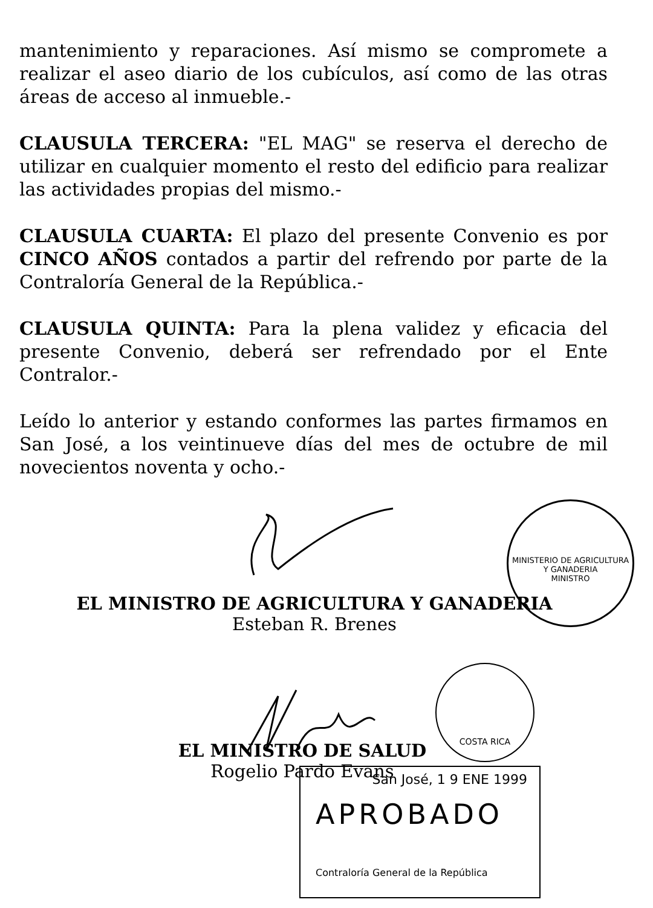mantenimiento y reparaciones. Así mismo se compromete a realizar el aseo diario de los cubículos, así como de las otras áreas de acceso al inmueble.-
CLAUSULA TERCERA: "EL MAG" se reserva el derecho de utilizar en cualquier momento el resto del edificio para realizar las actividades propias del mismo.-
CLAUSULA CUARTA: El plazo del presente Convenio es por CINCO AÑOS contados a partir del refrendo por parte de la Contraloría General de la República.-
CLAUSULA QUINTA: Para la plena validez y eficacia del presente Convenio, deberá ser refrendado por el Ente Contralor.-
Leído lo anterior y estando conformes las partes firmamos en San José, a los veintinueve días del mes de octubre de mil novecientos noventa y ocho.-
EL MINISTRO DE AGRICULTURA Y GANADERIA
Esteban R. Brenes
EL MINISTRO DE SALUD
Rogelio Pardo Evans
MINISTERIO DE AGRICULTURA Y GANADERIA
MINISTRO
COSTA RICA
San José, 1 9 ENE 1999
APROBADO
Contraloría General de la República